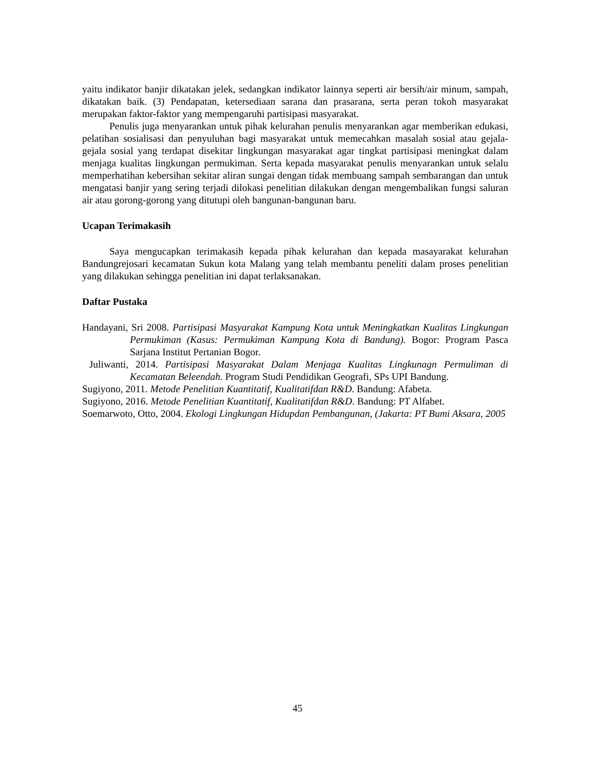yaitu indikator banjir dikatakan jelek, sedangkan indikator lainnya seperti air bersih/air minum, sampah, dikatakan baik. (3) Pendapatan, ketersediaan sarana dan prasarana, serta peran tokoh masyarakat merupakan faktor-faktor yang mempengaruhi partisipasi masyarakat.
Penulis juga menyarankan untuk pihak kelurahan penulis menyarankan agar memberikan edukasi, pelatihan sosialisasi dan penyuluhan bagi masyarakat untuk memecahkan masalah sosial atau gejala-gejala sosial yang terdapat disekitar lingkungan masyarakat agar tingkat partisipasi meningkat dalam menjaga kualitas lingkungan permukiman. Serta kepada masyarakat penulis menyarankan untuk selalu memperhatihan kebersihan sekitar aliran sungai dengan tidak membuang sampah sembarangan dan untuk mengatasi banjir yang sering terjadi dilokasi penelitian dilakukan dengan mengembalikan fungsi saluran air atau gorong-gorong yang ditutupi oleh bangunan-bangunan baru.
Ucapan Terimakasih
Saya mengucapkan terimakasih kepada pihak kelurahan dan kepada masayarakat kelurahan Bandungrejosari kecamatan Sukun kota Malang yang telah membantu peneliti dalam proses penelitian yang dilakukan sehingga penelitian ini dapat terlaksanakan.
Daftar Pustaka
Handayani, Sri 2008. Partisipasi Masyarakat Kampung Kota untuk Meningkatkan Kualitas Lingkungan Permukiman (Kasus: Permukiman Kampung Kota di Bandung). Bogor: Program Pasca Sarjana Institut Pertanian Bogor.
Juliwanti, 2014. Partisipasi Masyarakat Dalam Menjaga Kualitas Lingkunagn Permuliman di Kecamatan Beleendah. Program Studi Pendidikan Geografi, SPs UPI Bandung.
Sugiyono, 2011. Metode Penelitian Kuantitatif, Kualitatifdan R&D. Bandung: Afabeta.
Sugiyono, 2016. Metode Penelitian Kuantitatif, Kualitatifdan R&D. Bandung: PT Alfabet.
Soemarwoto, Otto, 2004. Ekologi Lingkungan Hidupdan Pembangunan, (Jakarta: PT Bumi Aksara, 2005
45